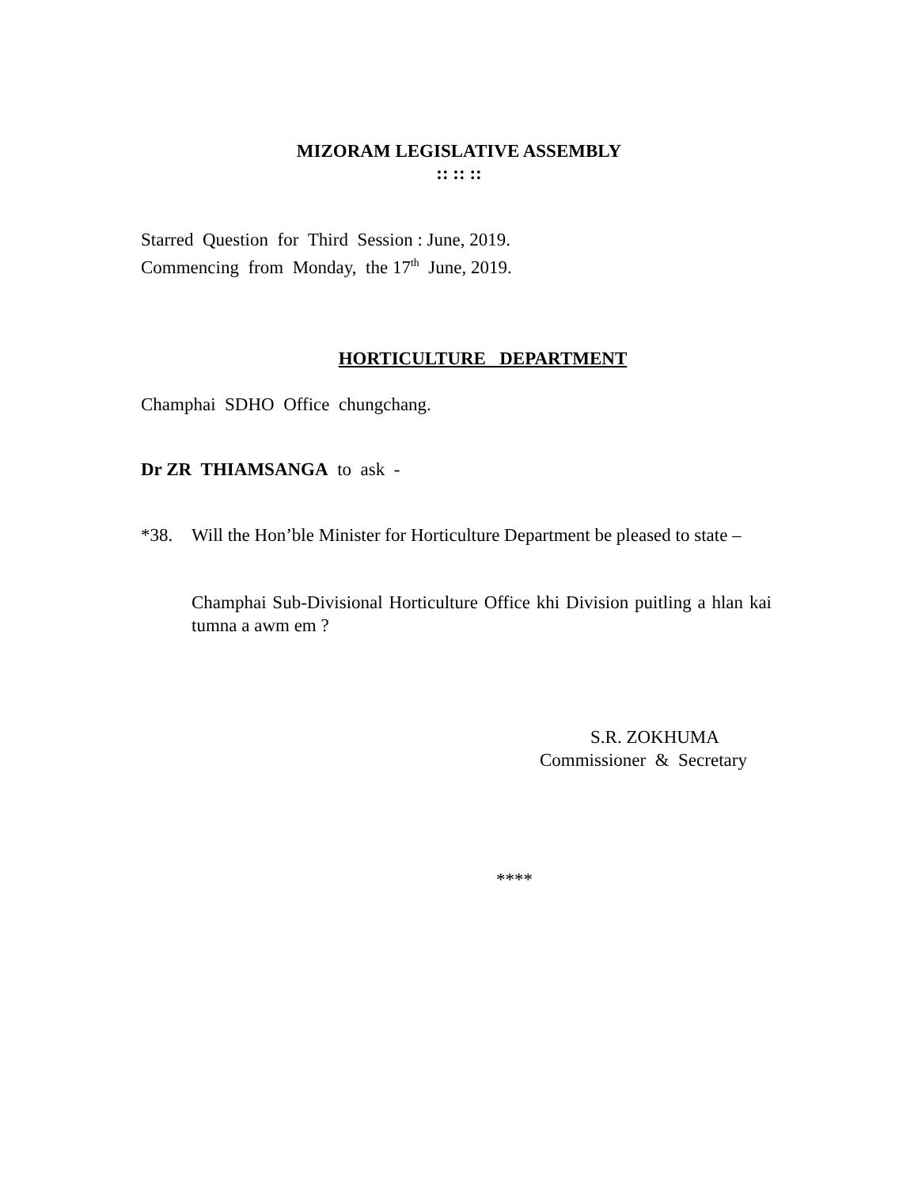MIZORAM LEGISLATIVE ASSEMBLY
:: :: ::
Starred Question for Third Session : June, 2019.
Commencing from Monday, the 17<sup>th</sup> June, 2019.
HORTICULTURE DEPARTMENT
Champhai SDHO Office chungchang.
Dr ZR THIAMSANGA to ask -
*38. Will the Hon’ble Minister for Horticulture Department be pleased to state –
Champhai Sub-Divisional Horticulture Office khi Division puitling a hlan kai tumna a awm em ?
S.R. ZOKHUMA
Commissioner & Secretary
****